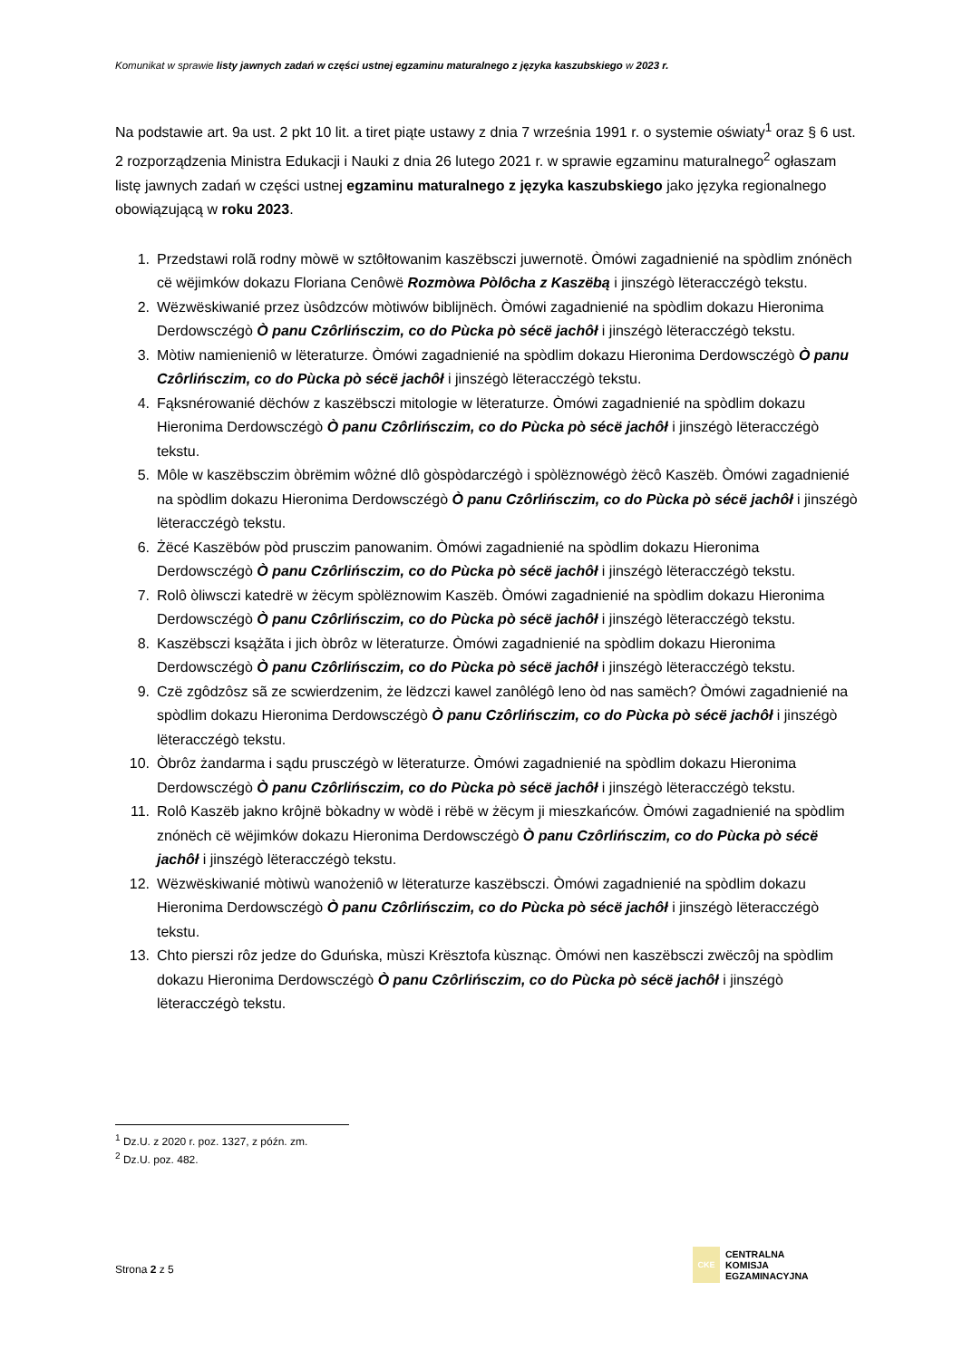Komunikat w sprawie listy jawnych zadań w części ustnej egzaminu maturalnego z języka kaszubskiego w 2023 r.
Na podstawie art. 9a ust. 2 pkt 10 lit. a tiret piąte ustawy z dnia 7 września 1991 r. o systemie oświaty<sup>1</sup> oraz § 6 ust. 2 rozporządzenia Ministra Edukacji i Nauki z dnia 26 lutego 2021 r. w sprawie egzaminu maturalnego<sup>2</sup> ogłaszam listę jawnych zadań w części ustnej egzaminu maturalnego z języka kaszubskiego jako języka regionalnego obowiązującą w roku 2023.
1. Przedstawi rolã rodny mòwë w sztôłtowanim kaszëbsczi juwernotë. Òmówi zagadnienié na spòdlim znónëch cë wëjimków dokazu Floriana Cenôwë Rozmòwa Pòlôcha z Kaszëbą i jinszégò lëteracczégò tekstu.
2. Wëzwëskiwanié przez ùsôdzców mòtiwów biblijnëch. Òmówi zagadnienié na spòdlim dokazu Hieronima Derdowsczégò Ò panu Czôrlińsczim, co do Pùcka pò sécë jachôł i jinszégò lëteracczégò tekstu.
3. Mòtiw namienieniô w lëteraturze. Òmówi zagadnienié na spòdlim dokazu Hieronima Derdowsczégò Ò panu Czôrlińsczim, co do Pùcka pò sécë jachôł i jinszégò lëteracczégò tekstu.
4. Fąksnérowanié dëchów z kaszëbsczi mitologie w lëteraturze. Òmówi zagadnienié na spòdlim dokazu Hieronima Derdowsczégò Ò panu Czôrlińsczim, co do Pùcka pò sécë jachôł i jinszégò lëteracczégò tekstu.
5. Môle w kaszëbsczim òbrëmim wôżné dlô gòspòdarczégò i spòlëznowégò żëcô Kaszëb. Òmówi zagadnienié na spòdlim dokazu Hieronima Derdowsczégò Ò panu Czôrlińsczim, co do Pùcka pò sécë jachôł i jinszégò lëteracczégò tekstu.
6. Żëcé Kaszëbów pòd prusczim panowanim. Òmówi zagadnienié na spòdlim dokazu Hieronima Derdowsczégò Ò panu Czôrlińsczim, co do Pùcka pò sécë jachôł i jinszégò lëteracczégò tekstu.
7. Rolô òliwsczi katedrë w żëcym spòlëznowim Kaszëb. Òmówi zagadnienié na spòdlim dokazu Hieronima Derdowsczégò Ò panu Czôrlińsczim, co do Pùcka pò sécë jachôł i jinszégò lëteracczégò tekstu.
8. Kaszëbsczi ksążãta i jich òbrôz w lëteraturze. Òmówi zagadnienié na spòdlim dokazu Hieronima Derdowsczégò Ò panu Czôrlińsczim, co do Pùcka pò sécë jachôł i jinszégò lëteracczégò tekstu.
9. Czë zgôdzôsz sã ze scwierdzenim, że lëdzczi kawel zanôlégô leno òd nas samëch? Òmówi zagadnienié na spòdlim dokazu Hieronima Derdowsczégò Ò panu Czôrlińsczim, co do Pùcka pò sécë jachôł i jinszégò lëteracczégò tekstu.
10. Òbrôz żandarma i sądu prusczégò w lëteraturze. Òmówi zagadnienié na spòdlim dokazu Hieronima Derdowsczégò Ò panu Czôrlińsczim, co do Pùcka pò sécë jachôł i jinszégò lëteracczégò tekstu.
11. Rolô Kaszëb jakno krôjnë bòkadny w wòdë i rëbë w żëcym ji mieszkańców. Òmówi zagadnienié na spòdlim znónëch cë wëjimków dokazu Hieronima Derdowsczégò Ò panu Czôrlińsczim, co do Pùcka pò sécë jachôł i jinszégò lëteracczégò tekstu.
12. Wëzwëskiwanié mòtiwù wanożeniô w lëteraturze kaszëbsczi. Òmówi zagadnienié na spòdlim dokazu Hieronima Derdowsczégò Ò panu Czôrlińsczim, co do Pùcka pò sécë jachôł i jinszégò lëteracczégò tekstu.
13. Chto pierszi rôz jedze do Gduńska, mùszi Krësztofa kùsznąc. Òmówi nen kaszëbsczi zwëczôj na spòdlim dokazu Hieronima Derdowsczégò Ò panu Czôrlińsczim, co do Pùcka pò sécë jachôł i jinszégò lëteracczégò tekstu.
<sup>1</sup> Dz.U. z 2020 r. poz. 1327, z późn. zm.
<sup>2</sup> Dz.U. poz. 482.
Strona 2 z 5
CKE
CENTRALNA
KOMISJA
EGZAMINACYJNA